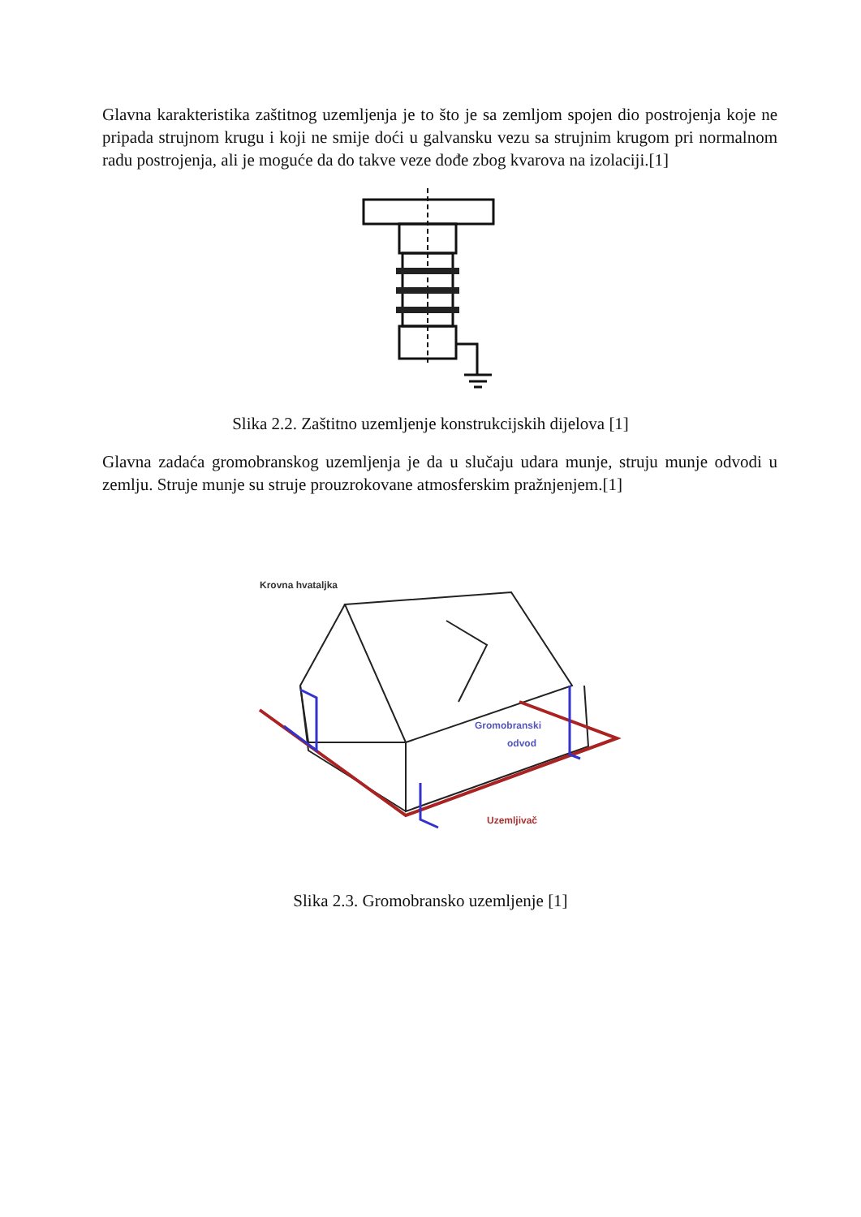Glavna karakteristika zaštitnog uzemljenja je to što je sa zemljom spojen dio postrojenja koje ne pripada strujnom krugu i koji ne smije doći u galvansku vezu sa strujnim krugom pri normalnom radu postrojenja, ali je moguće da do takve veze dođe zbog kvarova na izolaciji.[1]
Slika 2.2. Zaštitno uzemljenje konstrukcijskih dijelova [1]
Glavna zadaća gromobranskog uzemljenja je da u slučaju udara munje, struju munje odvodi u zemlju. Struje munje su struje prouzrokovane atmosferskim pražnjenjem.[1]
Krovna hvataljka
Gromobranski
odvod
Uzemljivač
Slika 2.3. Gromobransko uzemljenje [1]